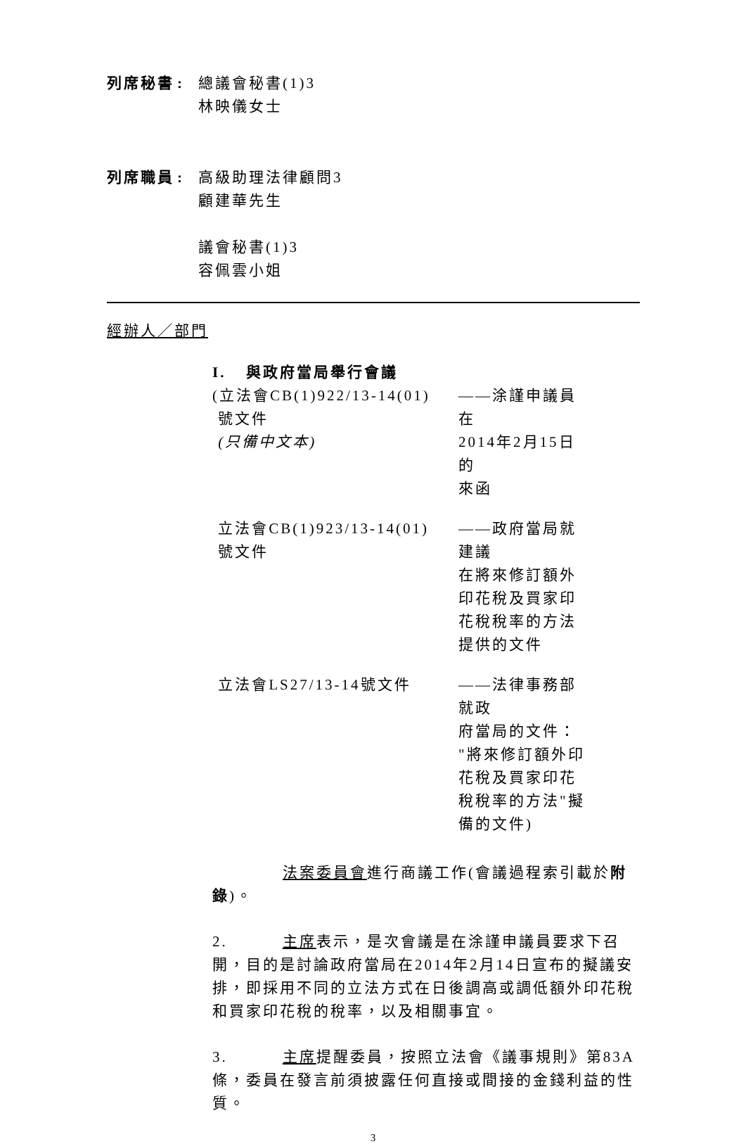列席秘書 : 總議會秘書(1)3
林映儀女士
列席職員 : 高級助理法律顧問3
顧建華先生
議會秘書(1)3
容佩雲小姐
經辦人／部門
I. 與政府當局舉行會議
(立法會CB(1)922/13-14(01)
號文件
(只備中文本)
——涂謹申議員在
2014年2月15日的
來函
立法會CB(1)923/13-14(01)
號文件
——政府當局就建議
在將來修訂額外
印花稅及買家印
花稅稅率的方法
提供的文件
立法會LS27/13-14號文件 ——法律事務部就政
府當局的文件：
"將來修訂額外印
花稅及買家印花
稅稅率的方法"擬
備的文件)
法案委員會進行商議工作(會議過程索引載於附錄)。
2. 主席表示，是次會議是在涂謹申議員要求下召開，目的是討論政府當局在2014年2月14日宣布的擬議安排，即採用不同的立法方式在日後調高或調低額外印花稅和買家印花稅的稅率，以及相關事宜。
3. 主席提醒委員，按照立法會《議事規則》第83A條，委員在發言前須披露任何直接或間接的金錢利益的性質。
3